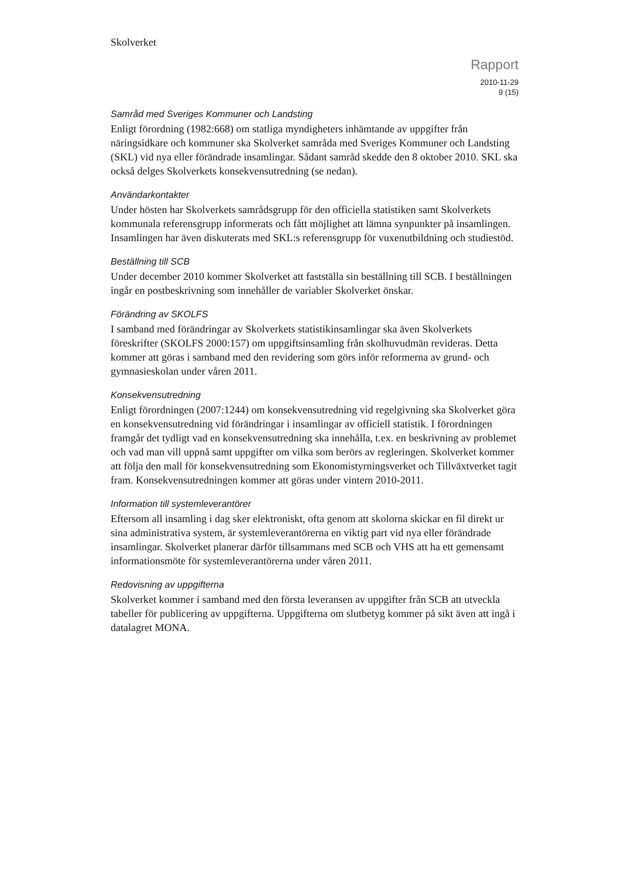Skolverket
Rapport
2010-11-29
9 (15)
Samråd med Sveriges Kommuner och Landsting
Enligt förordning (1982:668) om statliga myndigheters inhämtande av uppgifter från näringsidkare och kommuner ska Skolverket samråda med Sveriges Kommuner och Landsting (SKL) vid nya eller förändrade insamlingar. Sådant samråd skedde den 8 oktober 2010. SKL ska också delges Skolverkets konsekvensutredning (se nedan).
Användarkontakter
Under hösten har Skolverkets samrådsgrupp för den officiella statistiken samt Skolverkets kommunala referensgrupp informerats och fått möjlighet att lämna synpunkter på insamlingen. Insamlingen har även diskuterats med SKL:s referensgrupp för vuxenutbildning och studiestöd.
Beställning till SCB
Under december 2010 kommer Skolverket att fastställa sin beställning till SCB. I beställningen ingår en postbeskrivning som innehåller de variabler Skolverket önskar.
Förändring av SKOLFS
I samband med förändringar av Skolverkets statistikinsamlingar ska även Skolverkets föreskrifter (SKOLFS 2000:157) om uppgiftsinsamling från skolhuvudmän revideras. Detta kommer att göras i samband med den revidering som görs inför reformerna av grund- och gymnasieskolan under våren 2011.
Konsekvensutredning
Enligt förordningen (2007:1244) om konsekvensutredning vid regelgivning ska Skolverket göra en konsekvensutredning vid förändringar i insamlingar av officiell statistik. I förordningen framgår det tydligt vad en konsekvensutredning ska innehålla, t.ex. en beskrivning av problemet och vad man vill uppnå samt uppgifter om vilka som berörs av regleringen. Skolverket kommer att följa den mall för konsekvensutredning som Ekonomistyrningsverket och Tillväxtverket tagit fram. Konsekvensutredningen kommer att göras under vintern 2010-2011.
Information till systemleverantörer
Eftersom all insamling i dag sker elektroniskt, ofta genom att skolorna skickar en fil direkt ur sina administrativa system, är systemleverantörerna en viktig part vid nya eller förändrade insamlingar. Skolverket planerar därför tillsammans med SCB och VHS att ha ett gemensamt informationsmöte för systemleverantörerna under våren 2011.
Redovisning av uppgifterna
Skolverket kommer i samband med den första leveransen av uppgifter från SCB att utveckla tabeller för publicering av uppgifterna. Uppgifterna om slutbetyg kommer på sikt även att ingå i datalagret MONA.